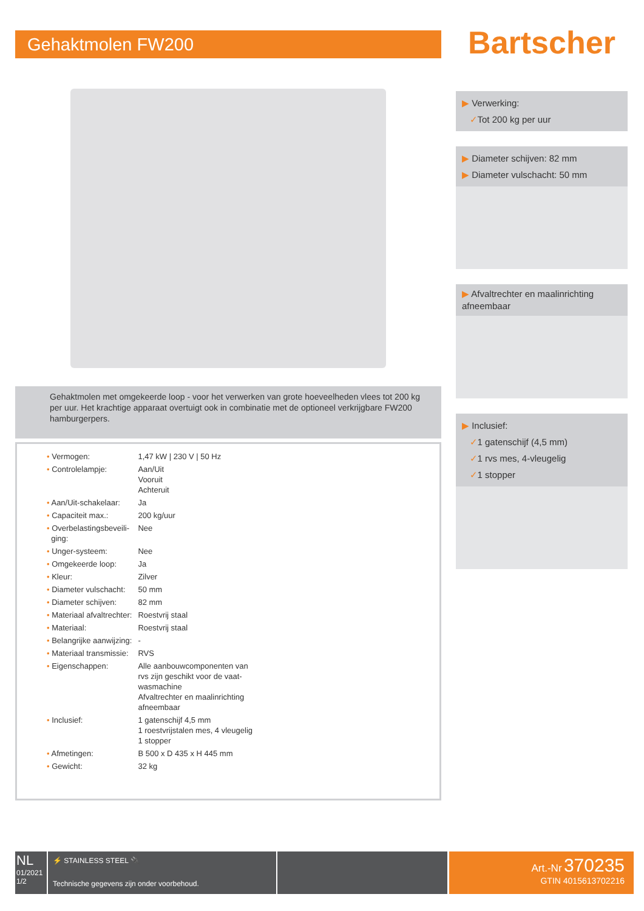Gehaktmolen FW200
Gehaktmolen met omgekeerde loop - voor het verwerken van grote hoeveelheden vlees tot 200 kg per uur. Het krachtige apparaat overtuigt ook in combinatie met de optioneel verkrijgbare FW200 hamburgerpers.
| • Vermogen: | 1,47 kW / 230 V / 50 Hz |
| • Controlelampje: | Aan/Uit Vooruit Achteruit |
| • Aan/Uit-schakelaar: | Ja |
| • Capaciteit max.: | 200 kg/uur |
| • Overbelastingsbeveili- ging: | Nee |
| • Unger-systeem: | Nee |
| • Omgekeerde loop: | Ja |
| • Kleur: | Zilver |
| • Diameter vulschacht: | 50 mm |
| • Diameter schijven: | 82 mm |
| • Materiaal afvaltrechter: | Roestvrij staal |
| • Materiaal: | Roestvrij staal |
| • Belangrijke aanwijzing: | - |
| • Materiaal transmissie: | RVS |
| • Eigenschappen: | Alle aanbouwcomponenten van rvs zijn geschikt voor de vaat- wasmachine Afvaltrechter en maalinrichting afneembaar |
| • Inclusief: | 1 gatenschijf 4,5 mm 1 roestvrijstalen mes, 4 vleugelig 1 stopper |
| • Afmetingen: | B 500 x D 435 x H 445 mm |
| • Gewicht: | 32 kg |
Bartscher
▶ Verwerking:
✓Tot 200 kg per uur
▶ Diameter schijven: 82 mm
▶ Diameter vulschacht: 50 mm
▶ Afvaltrechter en maalinrichting afneembaar
▶ Inclusief:
✓1 gatenschijf (4,5 mm)
✓1 rvs mes, 4-vleugelig
✓1 stopper
NL
01/2021
1/2
⚡ STAINLESS STEEL 🔌
Technische gegevens zijn onder voorbehoud.
Art.-Nr 370235
GTIN 4015613702216